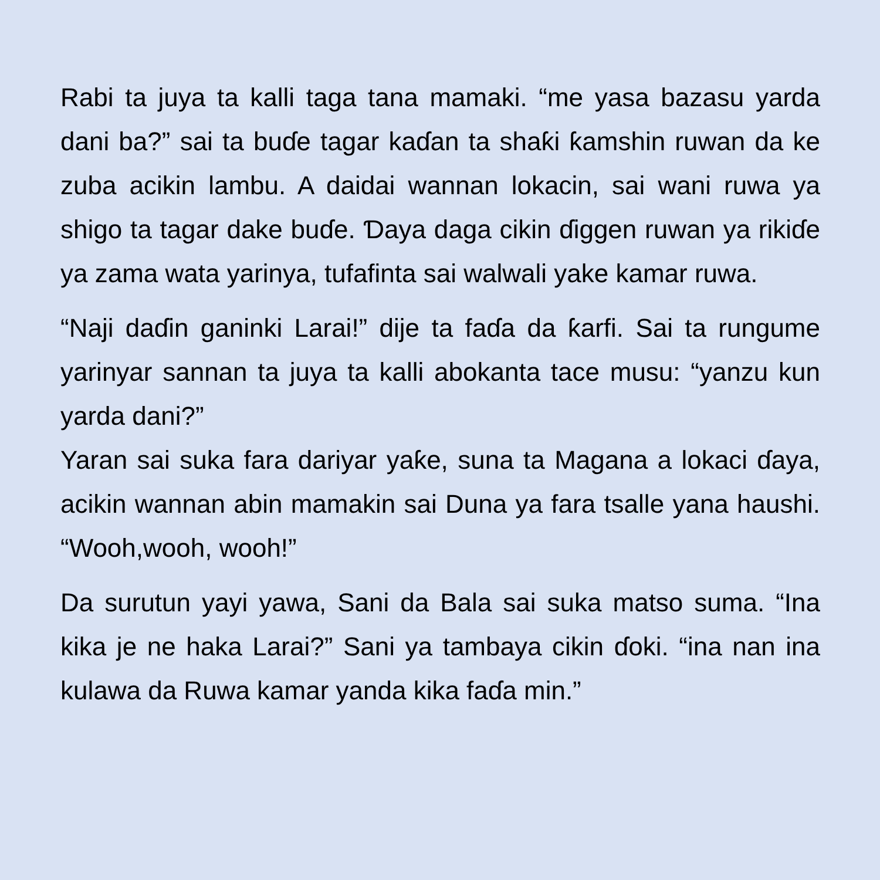Rabi ta juya ta kalli taga tana mamaki. “me yasa bazasu yarda dani ba?” sai ta buɗe tagar kaɗan ta shaƙi ƙamshin ruwan da ke zuba acikin lambu. A daidai wannan lokacin, sai wani ruwa ya shigo ta tagar dake buɗe. Ɗaya daga cikin ɗiggen ruwan ya rikiɗe ya zama wata yarinya, tufafinta sai walwali yake kamar ruwa.
“Naji daɗin ganinki Larai!” dije ta faɗa da ƙarfi. Sai ta rungume yarinyar sannan ta juya ta kalli abokanta tace musu: “yanzu kun yarda dani?”
Yaran sai suka fara dariyar yaƙe, suna ta Magana a lokaci ɗaya, acikin wannan abin mamakin sai Duna ya fara tsalle yana haushi. “Wooh,wooh, wooh!”
Da surutun yayi yawa, Sani da Bala sai suka matso suma. “Ina kika je ne haka Larai?” Sani ya tambaya cikin ɗoki. “ina nan ina kulawa da Ruwa kamar yanda kika faɗa min.”